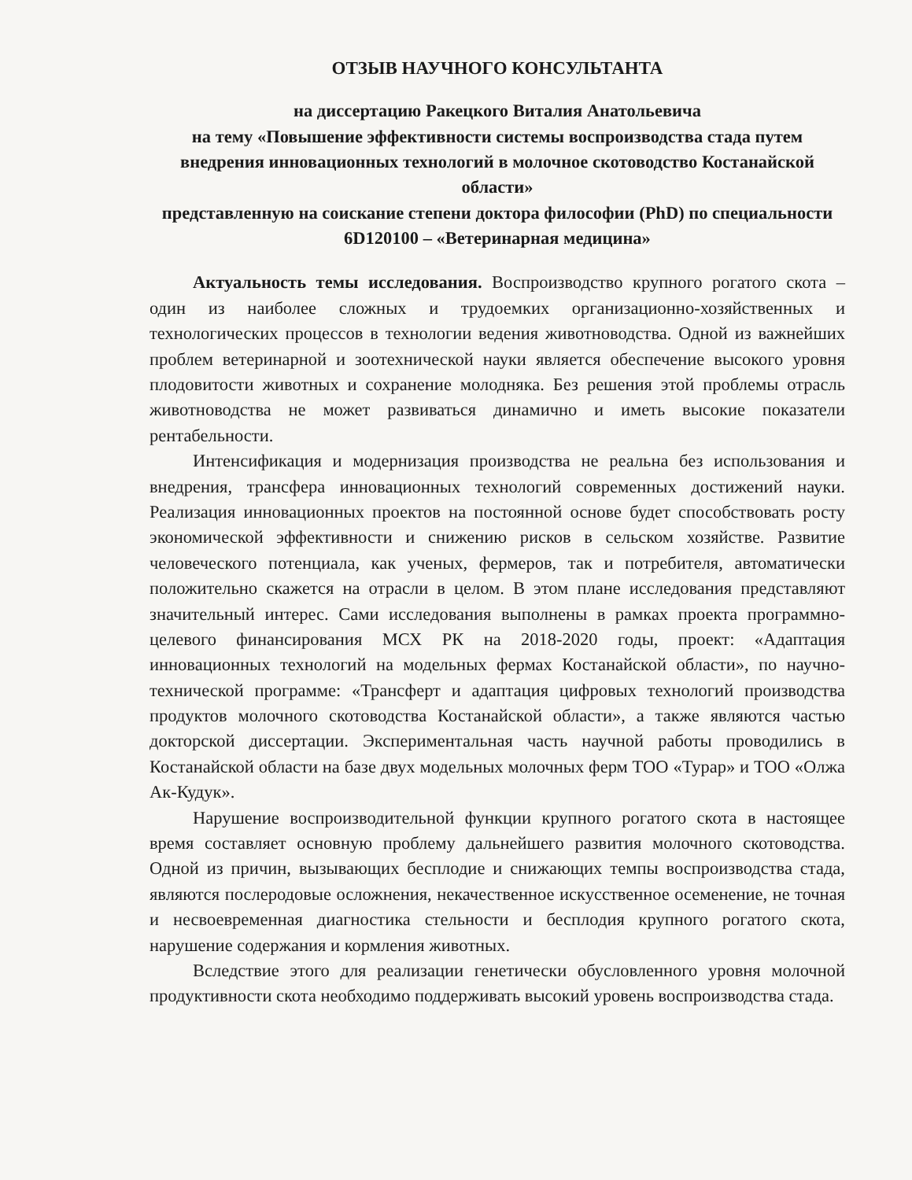ОТЗЫВ НАУЧНОГО КОНСУЛЬТАНТА
на диссертацию Ракецкого Виталия Анатольевича
на тему «Повышение эффективности системы воспроизводства стада путем внедрения инновационных технологий в молочное скотоводство Костанайской области»
представленную на соискание степени доктора философии (PhD) по специальности 6D120100 – «Ветеринарная медицина»
Актуальность темы исследования. Воспроизводство крупного рогатого скота – один из наиболее сложных и трудоемких организационно-хозяйственных и технологических процессов в технологии ведения животноводства. Одной из важнейших проблем ветеринарной и зоотехнической науки является обеспечение высокого уровня плодовитости животных и сохранение молодняка. Без решения этой проблемы отрасль животноводства не может развиваться динамично и иметь высокие показатели рентабельности.
Интенсификация и модернизация производства не реальна без использования и внедрения, трансфера инновационных технологий современных достижений науки. Реализация инновационных проектов на постоянной основе будет способствовать росту экономической эффективности и снижению рисков в сельском хозяйстве. Развитие человеческого потенциала, как ученых, фермеров, так и потребителя, автоматически положительно скажется на отрасли в целом. В этом плане исследования представляют значительный интерес. Сами исследования выполнены в рамках проекта программно-целевого финансирования МСХ РК на 2018-2020 годы, проект: «Адаптация инновационных технологий на модельных фермах Костанайской области», по научно-технической программе: «Трансферт и адаптация цифровых технологий производства продуктов молочного скотоводства Костанайской области», а также являются частью докторской диссертации. Экспериментальная часть научной работы проводились в Костанайской области на базе двух модельных молочных ферм ТОО «Турар» и ТОО «Олжа Ак-Кудук».
Нарушение воспроизводительной функции крупного рогатого скота в настоящее время составляет основную проблему дальнейшего развития молочного скотоводства. Одной из причин, вызывающих бесплодие и снижающих темпы воспроизводства стада, являются послеродовые осложнения, некачественное искусственное осеменение, не точная и несвоевременная диагностика стельности и бесплодия крупного рогатого скота, нарушение содержания и кормления животных.
Вследствие этого для реализации генетически обусловленного уровня молочной продуктивности скота необходимо поддерживать высокий уровень воспроизводства стада.